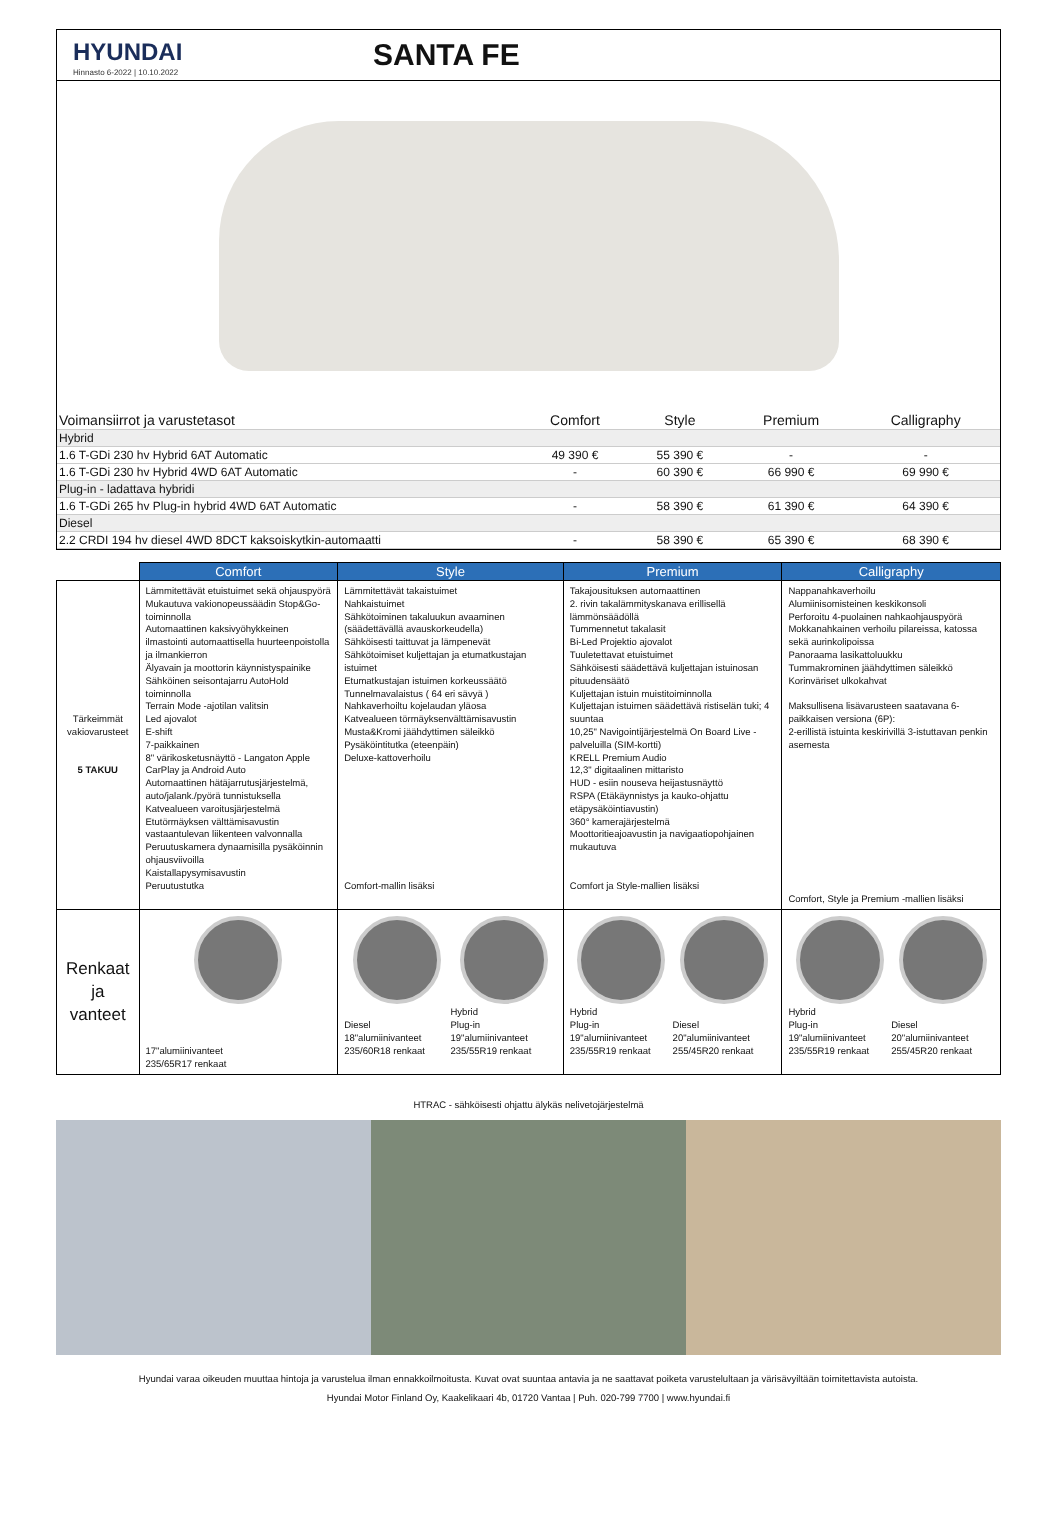HYUNDAI
Hinnasto 6-2022 | 10.10.2022
SANTA FE
| Voimansiirrot ja varustetasot | Comfort | Style | Premium | Calligraphy |
| --- | --- | --- | --- | --- |
| Hybrid | | | | |
| 1.6 T-GDi 230 hv Hybrid 6AT Automatic | 49 390 € | 55 390 € | - | - |
| 1.6 T-GDi 230 hv Hybrid 4WD 6AT Automatic | - | 60 390 € | 66 990 € | 69 990 € |
| Plug-in - ladattava hybridi | | | | |
| 1.6 T-GDi 265 hv Plug-in hybrid 4WD 6AT Automatic | - | 58 390 € | 61 390 € | 64 390 € |
| Diesel | | | | |
| 2.2 CRDI 194 hv diesel 4WD 8DCT kaksoiskytkin-automaatti | - | 58 390 € | 65 390 € | 68 390 € |
| | Comfort | Style | Premium | Calligraphy |
| --- | --- | --- | --- | --- |
| Tärkeimmät vakiovarusteet 5 TAKUU | Lämmitettävät etuistuimet sekä ohjauspyörä Mukautuva vakionopeussäädin Stop&Go-toiminnolla Automaattinen kaksivyöhykkeinen ilmastointi automaattisella huurteenpoistolla ja ilmankierron Älyavain ja moottorin käynnistyspainike Sähköinen seisontajarru AutoHold toiminnolla Terrain Mode -ajotilan valitsin Led ajovalot E-shift 7-paikkainen 8" värikosketusnäyttö - Langaton Apple CarPlay ja Android Auto Automaattinen hätäjarrutusjärjestelmä, auto/jalank./pyörä tunnistuksella Katvealueen varoitusjärjestelmä Etutörmäyksen välttämisavustin vastaantulevan liikenteen valvonnalla Peruutuskamera dynaamisilla pysäköinnin ohjausviivoilla Kaistallapysymisavustin Peruutustutka | Lämmitettävät takaistuimet Nahkaistuimet Sähkötoiminen takaluukun avaaminen (säädettävällä avauskorkeudella) Sähköisesti taittuvat ja lämpenevät Sähkötoimiset kuljettajan ja etumatkustajan istuimet Etumatkustajan istuimen korkeussäätö Tunnelmavalaistus ( 64 eri sävyä ) Nahkaverhoiltu kojelaudan yläosa Katvealueen törmäyksenvälttämisavustin Musta&Kromi jäähdyttimen säleikkö Pysäköintitutka (eteenpäin) Deluxe-kattoverhoilu Comfort-mallin lisäksi | Takajousituksen automaattinen 2. rivin takalämmityskanava erillisellä lämmönsäädöllä Tummennetut takalasit Bi-Led Projektio ajovalot Tuuletettavat etuistuimet Sähköisesti säädettävä kuljettajan istuinosan pituudensäätö Kuljettajan istuin muistitoiminnolla Kuljettajan istuimen säädettävä ristiselän tuki; 4 suuntaa 10,25" Navigointijärjestelmä On Board Live -palveluilla (SIM-kortti) KRELL Premium Audio 12,3" digitaalinen mittaristo HUD - esiin nouseva heijastusnäyttö RSPA (Etäkäynnistys ja kauko-ohjattu etäpysäköintiavustin) 360° kamerajärjestelmä Moottoritieajoavustin ja navigaatiopohjainen mukautuva Comfort ja Style-mallien lisäksi | Nappanahkaverhoilu Alumiinisomisteinen keskikonsoli Perforoitu 4-puolainen nahkaohjauspyörä Mokkanahkainen verhoilu pilareissa, katossa sekä aurinkolipoissa Panoraama lasikattoluukku Tummakrominen jäähdyttimen säleikkö Korinväriset ulkokahvat Maksullisena lisävarusteen saatavana 6-paikkaisen versiona (6P): 2-erillistä istuinta keskirivillä 3-istuttavan penkin asemesta Comfort, Style ja Premium -mallien lisäksi |
| Renkaat ja vanteet | 17"alumiinivanteet 235/65R17 renkaat | Diesel 18"alumiinivanteet 235/60R18 renkaat Hybrid Plug-in 19"alumiinivanteet 235/55R19 renkaat | Hybrid Plug-in 19"alumiinivanteet 235/55R19 renkaat Diesel 20"alumiinivanteet 255/45R20 renkaat | Hybrid Plug-in 19"alumiinivanteet 235/55R19 renkaat Diesel 20"alumiinivanteet 255/45R20 renkaat |
HTRAC - sähköisesti ohjattu älykäs nelivetojärjestelmä
Hyundai varaa oikeuden muuttaa hintoja ja varustelua ilman ennakkoilmoitusta. Kuvat ovat suuntaa antavia ja ne saattavat poiketa varustelultaan ja värisävyiltään toimitettavista autoista.
Hyundai Motor Finland Oy, Kaakelikaari 4b, 01720 Vantaa | Puh. 020-799 7700 | www.hyundai.fi